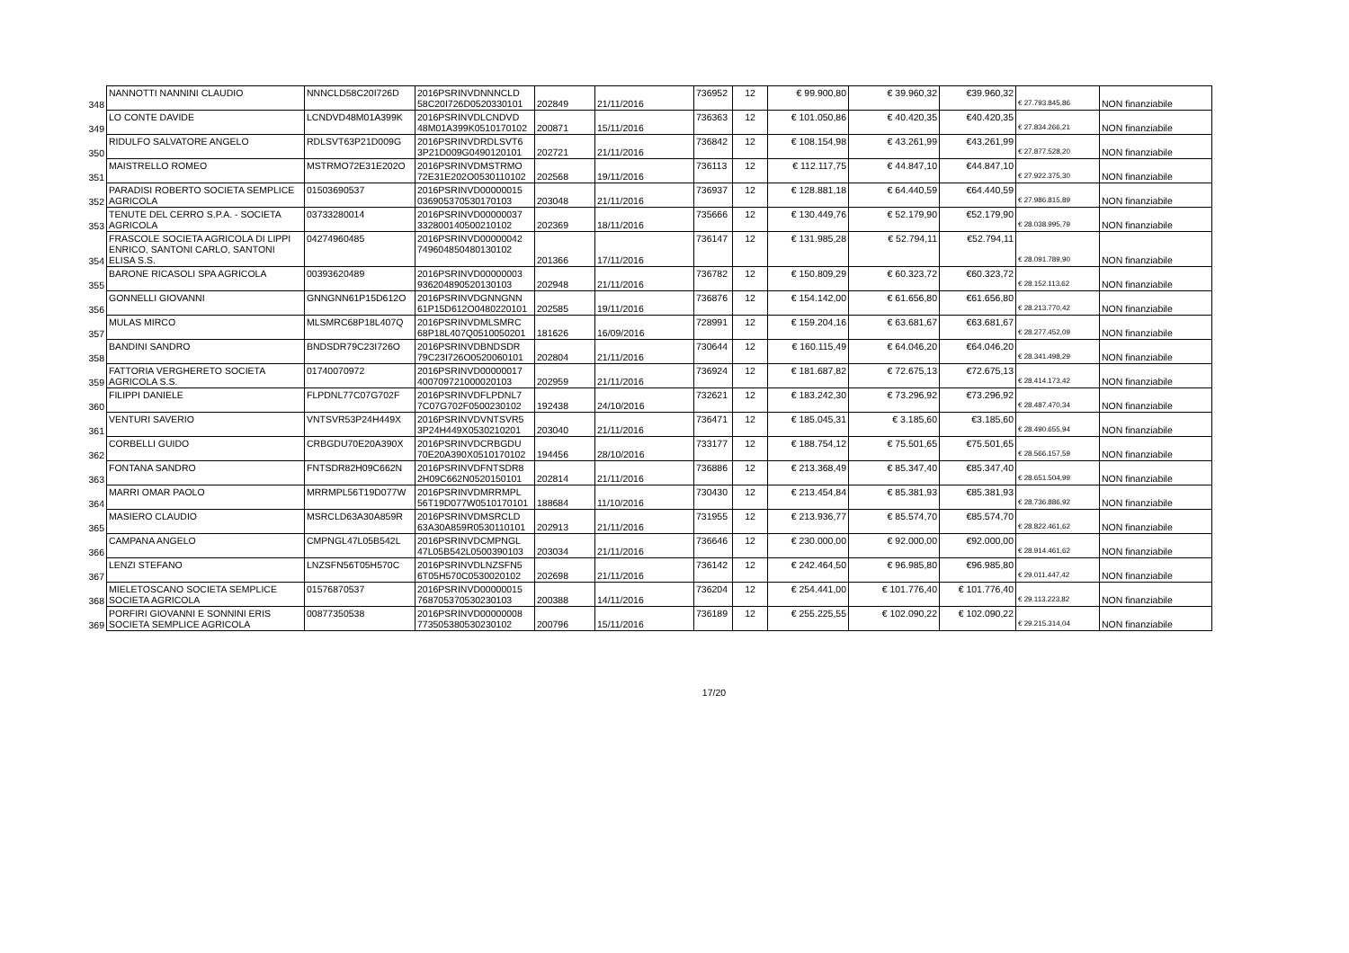| 348 | NANNOTTI NANNINI CLAUDIO | NNNCLD58C20I726D | 2016PSRINVDNNNCLD 58C20I726D0520330101 | 202849 | 21/11/2016 | 736952 | 12 | € 99.900,80 | € 39.960,32 | €39.960,32 | € 27.793.845,86 | NON finanziabile |
| 349 | LO CONTE DAVIDE | LCNDVD48M01A399K | 2016PSRINVDLCNDVD 48M01A399K0510170102 | 200871 | 15/11/2016 | 736363 | 12 | € 101.050,86 | € 40.420,35 | €40.420,35 | € 27.834.266,21 | NON finanziabile |
| 350 | RIDULFO SALVATORE ANGELO | RDLSVT63P21D009G | 2016PSRINVDRDLSVT6 3P21D009G0490120101 | 202721 | 21/11/2016 | 736842 | 12 | € 108.154,98 | € 43.261,99 | €43.261,99 | € 27.877.528,20 | NON finanziabile |
| 351 | MAISTRELLO ROMEO | MSTRMO72E31E202O | 2016PSRINVDMSTRMO 72E31E202O0530110102 | 202568 | 19/11/2016 | 736113 | 12 | € 112.117,75 | € 44.847,10 | €44.847,10 | € 27.922.375,30 | NON finanziabile |
| 352 | PARADISI ROBERTO SOCIETA SEMPLICE AGRICOLA | 01503690537 | 2016PSRINVD00000015 036905370530170103 | 203048 | 21/11/2016 | 736937 | 12 | € 128.881,18 | € 64.440,59 | €64.440,59 | € 27.986.815,89 | NON finanziabile |
| 353 | TENUTE DEL CERRO S.P.A. - SOCIETA AGRICOLA | 03733280014 | 2016PSRINVD00000037 332800140500210102 | 202369 | 18/11/2016 | 735666 | 12 | € 130.449,76 | € 52.179,90 | €52.179,90 | € 28.038.995,79 | NON finanziabile |
| 354 | FRASCOLE SOCIETA AGRICOLA DI LIPPI ENRICO, SANTONI CARLO, SANTONI ELISA S.S. | 04274960485 | 2016PSRINVD00000042 749604850480130102 | 201366 | 17/11/2016 | 736147 | 12 | € 131.985,28 | € 52.794,11 | €52.794,11 | € 28.091.789,90 | NON finanziabile |
| 355 | BARONE RICASOLI SPA AGRICOLA | 00393620489 | 2016PSRINVD00000003 936204890520130103 | 202948 | 21/11/2016 | 736782 | 12 | € 150.809,29 | € 60.323,72 | €60.323,72 | € 28.152.113,62 | NON finanziabile |
| 356 | GONNELLI GIOVANNI | GNNGNN61P15D612O | 2016PSRINVDGNNGNN 61P15D612O0480220101 | 202585 | 19/11/2016 | 736876 | 12 | € 154.142,00 | € 61.656,80 | €61.656,80 | € 28.213.770,42 | NON finanziabile |
| 357 | MULAS MIRCO | MLSMRC68P18L407Q | 2016PSRINVDMLSMRC 68P18L407Q0510050201 | 181626 | 16/09/2016 | 728991 | 12 | € 159.204,16 | € 63.681,67 | €63.681,67 | € 28.277.452,09 | NON finanziabile |
| 358 | BANDINI SANDRO | BNDSDR79C23I726O | 2016PSRINVDBNDSDR 79C23I726O0520060101 | 202804 | 21/11/2016 | 730644 | 12 | € 160.115,49 | € 64.046,20 | €64.046,20 | € 28.341.498,29 | NON finanziabile |
| 359 | FATTORIA VERGHERETO SOCIETA AGRICOLA S.S. | 01740070972 | 2016PSRINVD00000017 400709721000020103 | 202959 | 21/11/2016 | 736924 | 12 | € 181.687,82 | € 72.675,13 | €72.675,13 | € 28.414.173,42 | NON finanziabile |
| 360 | FILIPPI DANIELE | FLPDNL77C07G702F | 2016PSRINVDFLPDNL7 7C07G702F0500230102 | 192438 | 24/10/2016 | 732621 | 12 | € 183.242,30 | € 73.296,92 | €73.296,92 | € 28.487.470,34 | NON finanziabile |
| 361 | VENTURI SAVERIO | VNTSVR53P24H449X | 2016PSRINVDVNTSVR5 3P24H449X0530210201 | 203040 | 21/11/2016 | 736471 | 12 | € 185.045,31 | € 3.185,60 | €3.185,60 | € 28.490.655,94 | NON finanziabile |
| 362 | CORBELLI GUIDO | CRBGDU70E20A390X | 2016PSRINVDCRBGDU 70E20A390X0510170102 | 194456 | 28/10/2016 | 733177 | 12 | € 188.754,12 | € 75.501,65 | €75.501,65 | € 28.566.157,59 | NON finanziabile |
| 363 | FONTANA SANDRO | FNTSDR82H09C662N | 2016PSRINVDFNTSDR8 2H09C662N0520150101 | 202814 | 21/11/2016 | 736886 | 12 | € 213.368,49 | € 85.347,40 | €85.347,40 | € 28.651.504,99 | NON finanziabile |
| 364 | MARRI OMAR PAOLO | MRRMPL56T19D077W | 2016PSRINVDMRRMPL 56T19D077W0510170101 | 188684 | 11/10/2016 | 730430 | 12 | € 213.454,84 | € 85.381,93 | €85.381,93 | € 28.736.886,92 | NON finanziabile |
| 365 | MASIERO CLAUDIO | MSRCLD63A30A859R | 2016PSRINVDMSRCLD 63A30A859R0530110101 | 202913 | 21/11/2016 | 731955 | 12 | € 213.936,77 | € 85.574,70 | €85.574,70 | € 28.822.461,62 | NON finanziabile |
| 366 | CAMPANA ANGELO | CMPNGL47L05B542L | 2016PSRINVDCMPNGL 47L05B542L0500390103 | 203034 | 21/11/2016 | 736646 | 12 | € 230.000,00 | € 92.000,00 | €92.000,00 | € 28.914.461,62 | NON finanziabile |
| 367 | LENZI STEFANO | LNZSFN56T05H570C | 2016PSRINVDLNZSFN5 6T05H570C0530020102 | 202698 | 21/11/2016 | 736142 | 12 | € 242.464,50 | € 96.985,80 | €96.985,80 | € 29.011.447,42 | NON finanziabile |
| 368 | MIELETOSCANO SOCIETA SEMPLICE SOCIETA AGRICOLA | 01576870537 | 2016PSRINVD00000015 768705370530230103 | 200388 | 14/11/2016 | 736204 | 12 | € 254.441,00 | € 101.776,40 | € 101.776,40 | € 29.113.223,82 | NON finanziabile |
| 369 | PORFIRI GIOVANNI E SONNINI ERIS SOCIETA SEMPLICE AGRICOLA | 00877350538 | 2016PSRINVD00000008 773505380530230102 | 200796 | 15/11/2016 | 736189 | 12 | € 255.225,55 | € 102.090,22 | € 102.090,22 | € 29.215.314,04 | NON finanziabile |
17/20